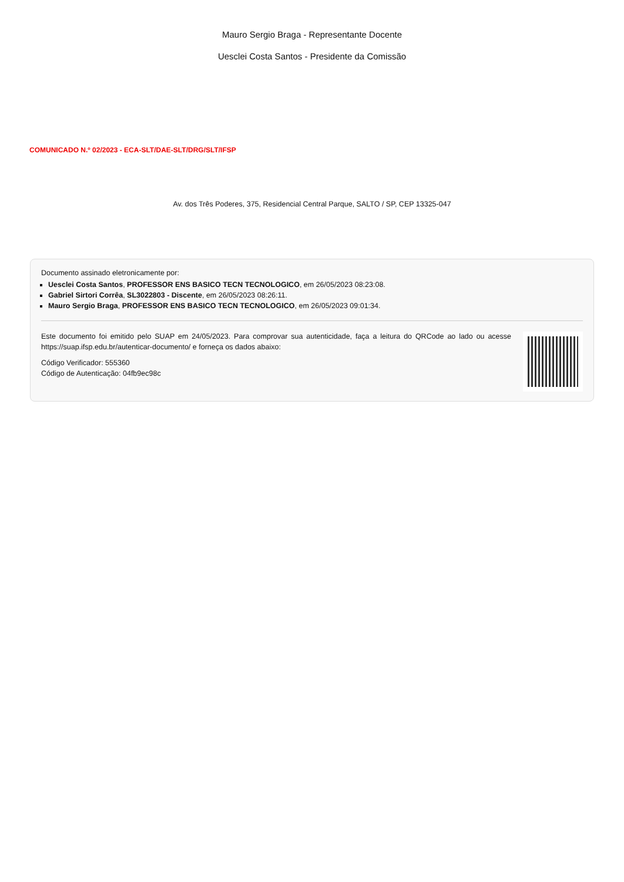Mauro Sergio Braga - Representante Docente
Uesclei Costa Santos - Presidente da Comissão
COMUNICADO N.º 02/2023 - ECA-SLT/DAE-SLT/DRG/SLT/IFSP
Av. dos Três Poderes, 375, Residencial Central Parque, SALTO / SP, CEP 13325-047
Documento assinado eletronicamente por:
Uesclei Costa Santos, PROFESSOR ENS BASICO TECN TECNOLOGICO, em 26/05/2023 08:23:08.
Gabriel Sirtori Corrêa, SL3022803 - Discente, em 26/05/2023 08:26:11.
Mauro Sergio Braga, PROFESSOR ENS BASICO TECN TECNOLOGICO, em 26/05/2023 09:01:34.
Este documento foi emitido pelo SUAP em 24/05/2023. Para comprovar sua autenticidade, faça a leitura do QRCode ao lado ou acesse https://suap.ifsp.edu.br/autenticar-documento/ e forneça os dados abaixo:
Código Verificador: 555360
Código de Autenticação: 04fb9ec98c